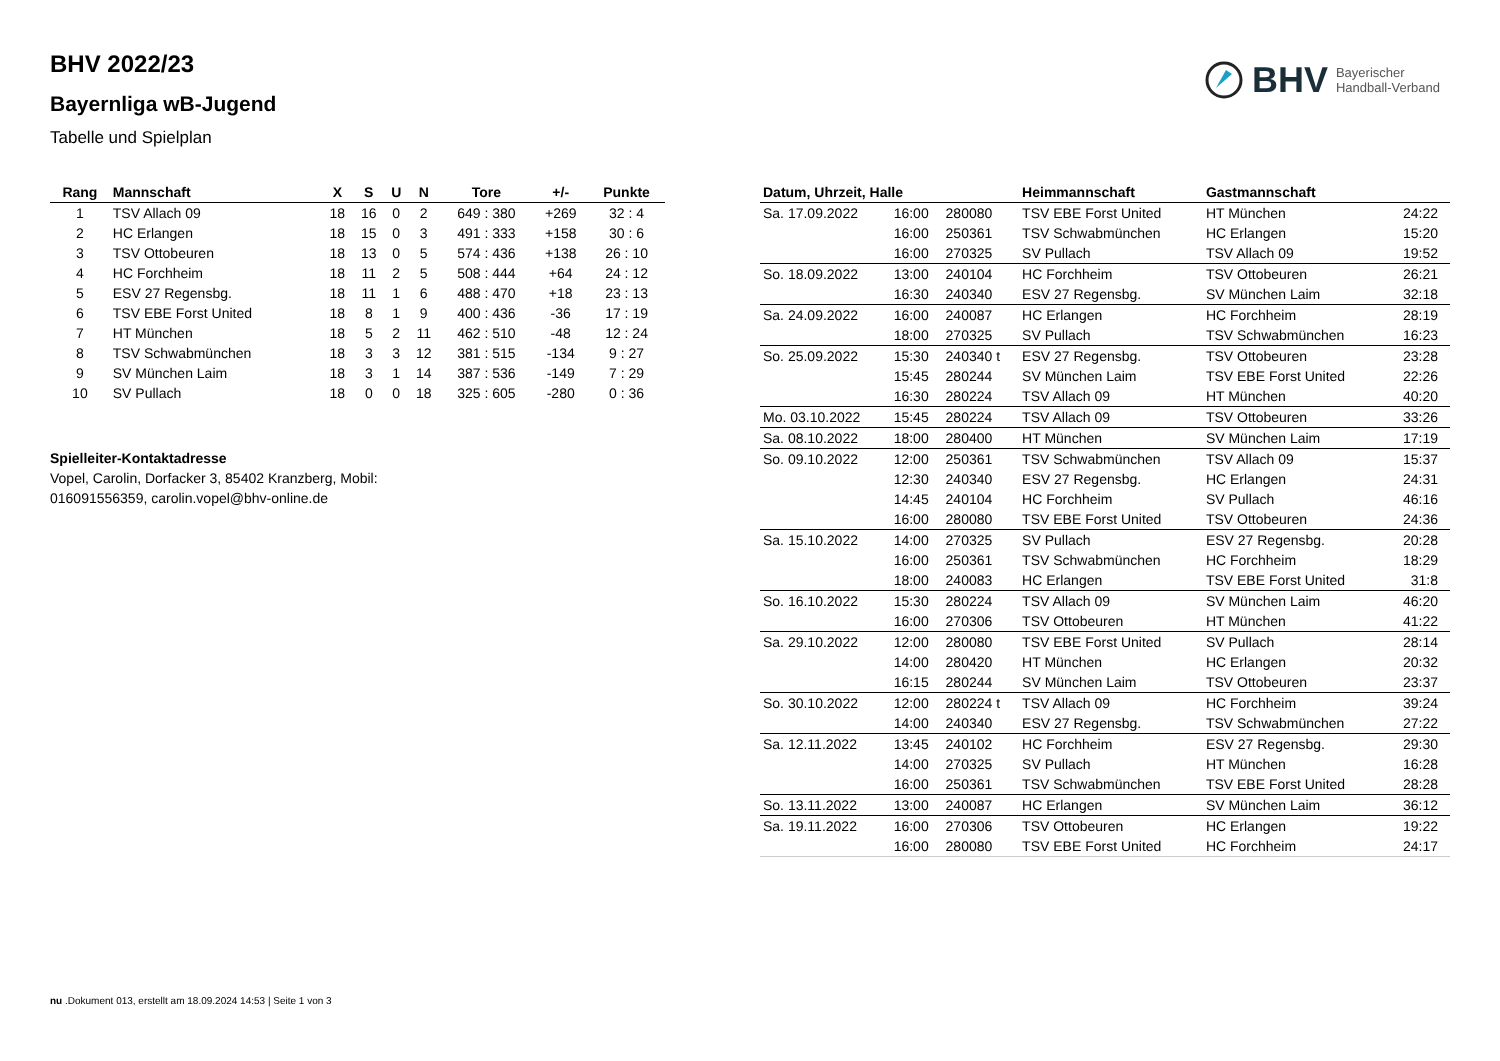BHV Bayerischer
Handball-Verband
BHV 2022/23
Bayernliga wB-Jugend
Tabelle und Spielplan
| Rang | Mannschaft | X | S | U | N | Tore | +/- | Punkte |
| --- | --- | --- | --- | --- | --- | --- | --- | --- |
| 1 | TSV Allach 09 | 18 | 16 | 0 | 2 | 649 : 380 | +269 | 32 : 4 |
| 2 | HC Erlangen | 18 | 15 | 0 | 3 | 491 : 333 | +158 | 30 : 6 |
| 3 | TSV Ottobeuren | 18 | 13 | 0 | 5 | 574 : 436 | +138 | 26 : 10 |
| 4 | HC Forchheim | 18 | 11 | 2 | 5 | 508 : 444 | +64 | 24 : 12 |
| 5 | ESV 27 Regensbg. | 18 | 11 | 1 | 6 | 488 : 470 | +18 | 23 : 13 |
| 6 | TSV EBE Forst United | 18 | 8 | 1 | 9 | 400 : 436 | -36 | 17 : 19 |
| 7 | HT München | 18 | 5 | 2 | 11 | 462 : 510 | -48 | 12 : 24 |
| 8 | TSV Schwabmünchen | 18 | 3 | 3 | 12 | 381 : 515 | -134 | 9 : 27 |
| 9 | SV München Laim | 18 | 3 | 1 | 14 | 387 : 536 | -149 | 7 : 29 |
| 10 | SV Pullach | 18 | 0 | 0 | 18 | 325 : 605 | -280 | 0 : 36 |
Spielleiter-Kontaktadresse
Vopel, Carolin, Dorfacker 3, 85402 Kranzberg, Mobil: 016091556359, carolin.vopel@bhv-online.de
| Datum, Uhrzeit, Halle | | | Heimmannschaft | Gastmannschaft | |
| --- | --- | --- | --- | --- | --- |
| Sa. 17.09.2022 | 16:00 | 280080 | TSV EBE Forst United | HT München | 24:22 |
| | 16:00 | 250361 | TSV Schwabmünchen | HC Erlangen | 15:20 |
| | 16:00 | 270325 | SV Pullach | TSV Allach 09 | 19:52 |
| So. 18.09.2022 | 13:00 | 240104 | HC Forchheim | TSV Ottobeuren | 26:21 |
| | 16:30 | 240340 | ESV 27 Regensbg. | SV München Laim | 32:18 |
| Sa. 24.09.2022 | 16:00 | 240087 | HC Erlangen | HC Forchheim | 28:19 |
| | 18:00 | 270325 | SV Pullach | TSV Schwabmünchen | 16:23 |
| So. 25.09.2022 | 15:30 | 240340 t | ESV 27 Regensbg. | TSV Ottobeuren | 23:28 |
| | 15:45 | 280244 | SV München Laim | TSV EBE Forst United | 22:26 |
| | 16:30 | 280224 | TSV Allach 09 | HT München | 40:20 |
| Mo. 03.10.2022 | 15:45 | 280224 | TSV Allach 09 | TSV Ottobeuren | 33:26 |
| Sa. 08.10.2022 | 18:00 | 280400 | HT München | SV München Laim | 17:19 |
| So. 09.10.2022 | 12:00 | 250361 | TSV Schwabmünchen | TSV Allach 09 | 15:37 |
| | 12:30 | 240340 | ESV 27 Regensbg. | HC Erlangen | 24:31 |
| | 14:45 | 240104 | HC Forchheim | SV Pullach | 46:16 |
| | 16:00 | 280080 | TSV EBE Forst United | TSV Ottobeuren | 24:36 |
| Sa. 15.10.2022 | 14:00 | 270325 | SV Pullach | ESV 27 Regensbg. | 20:28 |
| | 16:00 | 250361 | TSV Schwabmünchen | HC Forchheim | 18:29 |
| | 18:00 | 240083 | HC Erlangen | TSV EBE Forst United | 31:8 |
| So. 16.10.2022 | 15:30 | 280224 | TSV Allach 09 | SV München Laim | 46:20 |
| | 16:00 | 270306 | TSV Ottobeuren | HT München | 41:22 |
| Sa. 29.10.2022 | 12:00 | 280080 | TSV EBE Forst United | SV Pullach | 28:14 |
| | 14:00 | 280420 | HT München | HC Erlangen | 20:32 |
| | 16:15 | 280244 | SV München Laim | TSV Ottobeuren | 23:37 |
| So. 30.10.2022 | 12:00 | 280224 t | TSV Allach 09 | HC Forchheim | 39:24 |
| | 14:00 | 240340 | ESV 27 Regensbg. | TSV Schwabmünchen | 27:22 |
| Sa. 12.11.2022 | 13:45 | 240102 | HC Forchheim | ESV 27 Regensbg. | 29:30 |
| | 14:00 | 270325 | SV Pullach | HT München | 16:28 |
| | 16:00 | 250361 | TSV Schwabmünchen | TSV EBE Forst United | 28:28 |
| So. 13.11.2022 | 13:00 | 240087 | HC Erlangen | SV München Laim | 36:12 |
| Sa. 19.11.2022 | 16:00 | 270306 | TSV Ottobeuren | HC Erlangen | 19:22 |
| | 16:00 | 280080 | TSV EBE Forst United | HC Forchheim | 24:17 |
nu .Dokument 013, erstellt am 18.09.2024 14:53 | Seite 1 von 3